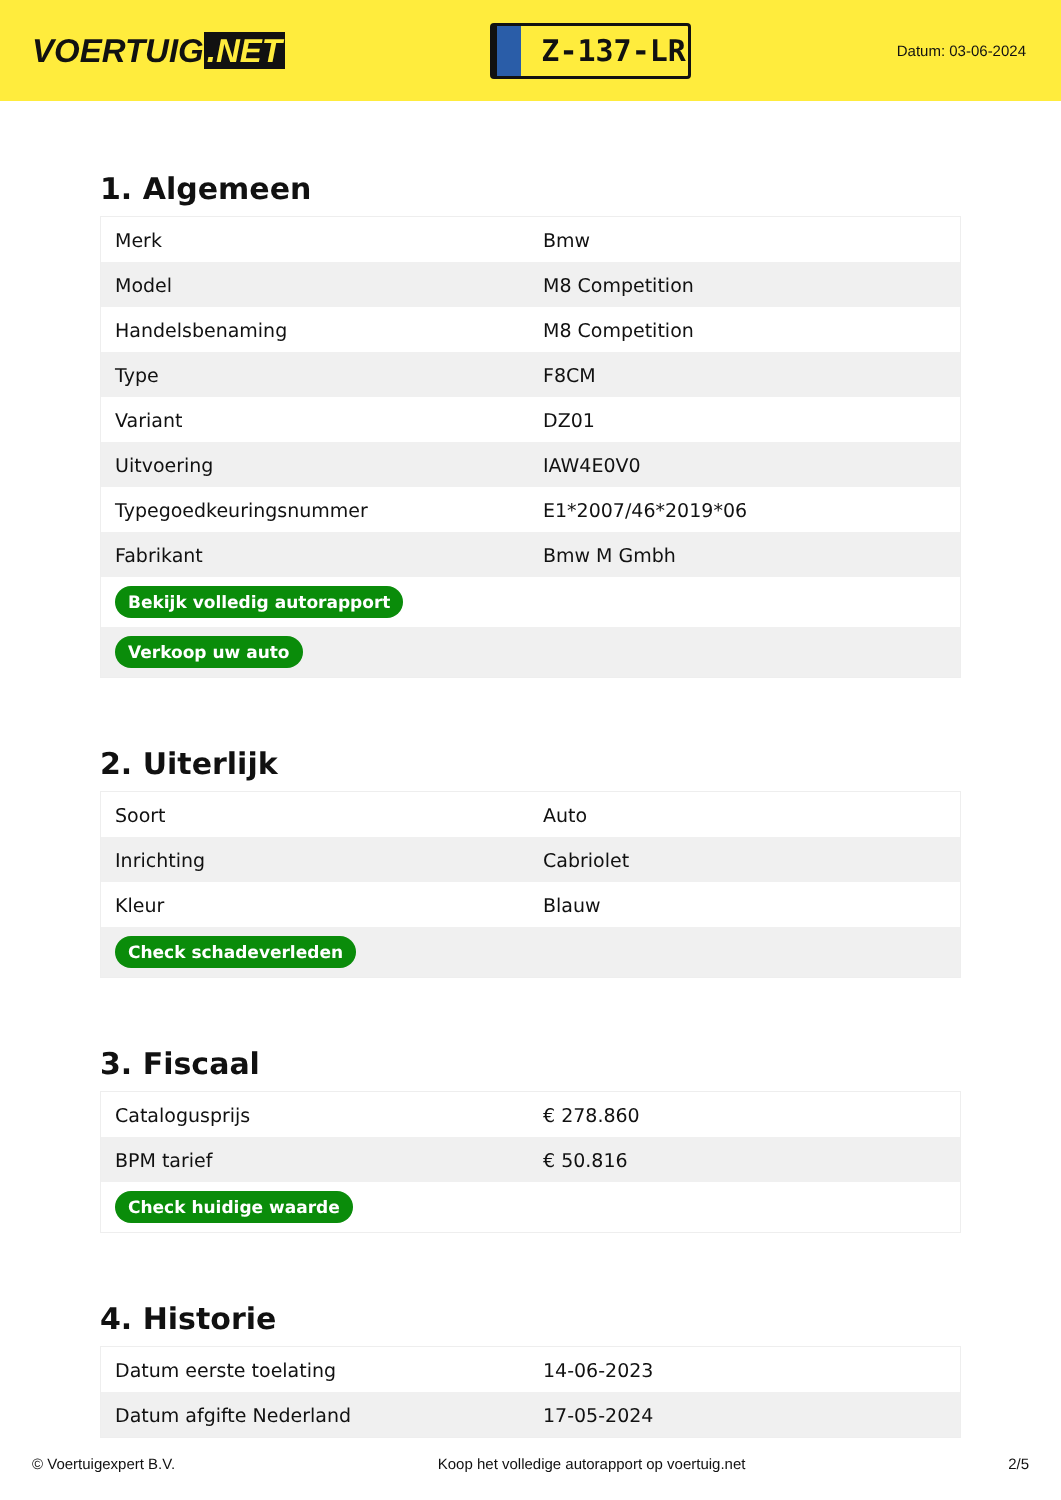VOERTUIG.NET
Z-137-LR
Datum: 03-06-2024
1. Algemeen
| Merk | Bmw |
| Model | M8 Competition |
| Handelsbenaming | M8 Competition |
| Type | F8CM |
| Variant | DZ01 |
| Uitvoering | IAW4E0V0 |
| Typegoedkeuringsnummer | E1*2007/46*2019*06 |
| Fabrikant | Bmw M Gmbh |
| Bekijk volledig autorapport | |
| Verkoop uw auto | |
2. Uiterlijk
| Soort | Auto |
| Inrichting | Cabriolet |
| Kleur | Blauw |
| Check schadeverleden | |
3. Fiscaal
| Catalogusprijs | € 278.860 |
| BPM tarief | € 50.816 |
| Check huidige waarde | |
4. Historie
| Datum eerste toelating | 14-06-2023 |
| Datum afgifte Nederland | 17-05-2024 |
© Voertuigexpert B.V. Koop het volledige autorapport op voertuig.net 2/5